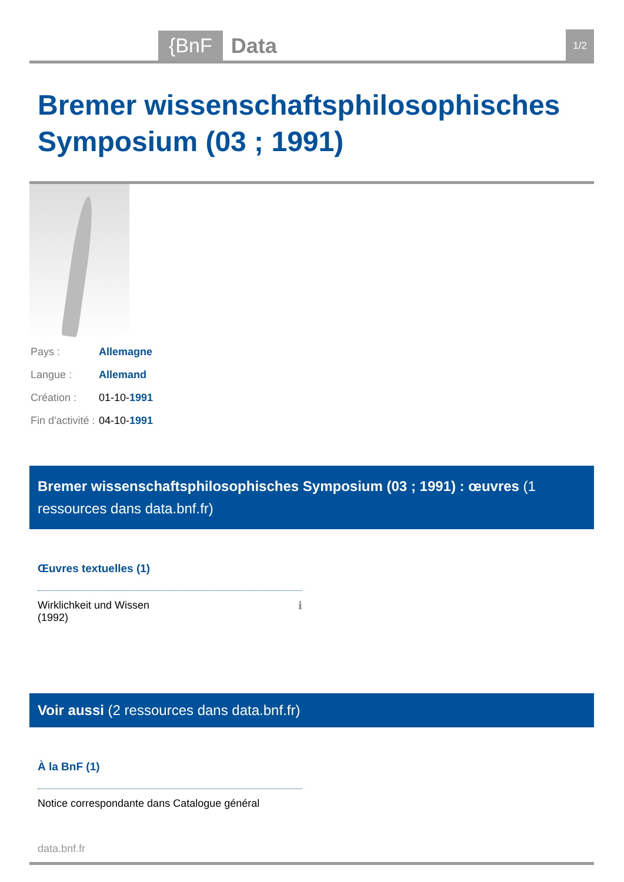{BnF Data
1/2
Bremer wissenschaftsphilosophisches Symposium (03 ; 1991)
| Pays : | Allemagne |
| Langue : | Allemand |
| Création : | 01-10- 1991 |
| Fin d'activité : | 04-10- 1991 |
Bremer wissenschaftsphilosophisches Symposium (03 ; 1991) : œuvres (1 ressources dans data.bnf.fr)
Œuvres textuelles (1)
Wirklichkeit und Wissen
(1992) ℹ
Voir aussi (2 ressources dans data.bnf.fr)
À la BnF (1)
Notice correspondante dans Catalogue général
data.bnf.fr